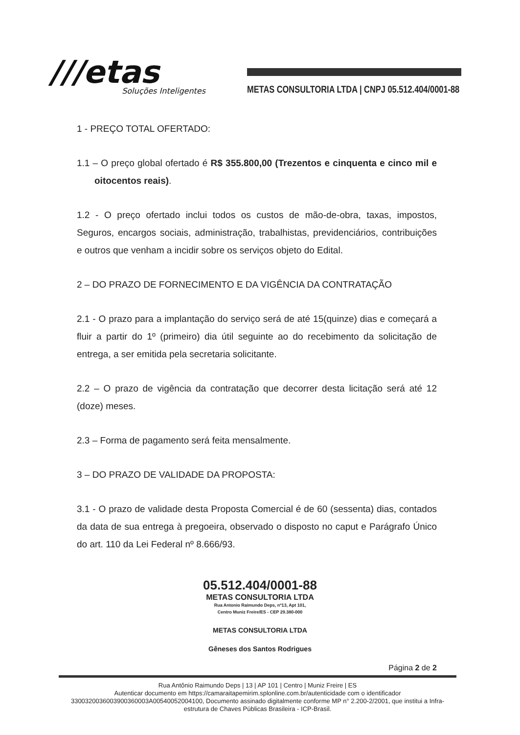///etas
Soluções Inteligentes
METAS CONSULTORIA LTDA | CNPJ 05.512.404/0001-88
1 - PREÇO TOTAL OFERTADO:
1.1 – O preço global ofertado é R$ 355.800,00 (Trezentos e cinquenta e cinco mil e oitocentos reais).
1.2 - O preço ofertado inclui todos os custos de mão-de-obra, taxas, impostos, Seguros, encargos sociais, administração, trabalhistas, previdenciários, contribuições e outros que venham a incidir sobre os serviços objeto do Edital.
2 – DO PRAZO DE FORNECIMENTO E DA VIGÊNCIA DA CONTRATAÇÃO
2.1 - O prazo para a implantação do serviço será de até 15(quinze) dias e começará a fluir a partir do 1º (primeiro) dia útil seguinte ao do recebimento da solicitação de entrega, a ser emitida pela secretaria solicitante.
2.2 – O prazo de vigência da contratação que decorrer desta licitação será até 12 (doze) meses.
2.3 – Forma de pagamento será feita mensalmente.
3 – DO PRAZO DE VALIDADE DA PROPOSTA:
3.1 - O prazo de validade desta Proposta Comercial é de 60 (sessenta) dias, contados da data de sua entrega à pregoeira, observado o disposto no caput e Parágrafo Único do art. 110 da Lei Federal nº 8.666/93.
05.512.404/0001-88
METAS CONSULTORIA LTDA
Rua Antonio Raimundo Deps, nº13, Apt 101,
Centro Muniz Freire/ES - CEP 29.380-000
METAS CONSULTORIA LTDA
Gêneses dos Santos Rodrigues
Página 2 de 2
Rua Antônio Raimundo Deps | 13 | AP 101 | Centro | Muniz Freire | ES
Autenticar documento em https://camaraitapemirim.splonline.com.br/autenticidade com o identificador 3300320036003900360003A00540052004100, Documento assinado digitalmente conforme MP n° 2.200-2/2001, que institui a Infra-estrutura de Chaves Públicas Brasileira - ICP-Brasil.